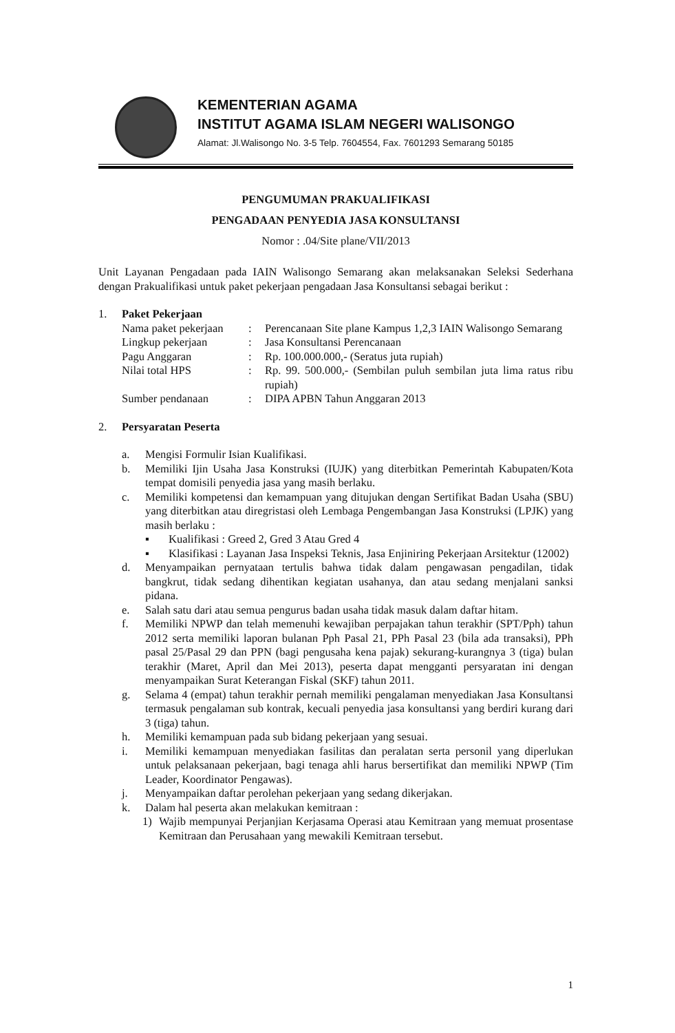KEMENTERIAN AGAMA
INSTITUT AGAMA ISLAM NEGERI WALISONGO
Alamat: Jl.Walisongo No. 3-5 Telp. 7604554, Fax. 7601293 Semarang 50185
PENGUMUMAN PRAKUALIFIKASI
PENGADAAN PENYEDIA JASA KONSULTANSI
Nomor : .04/Site plane/VII/2013
Unit Layanan Pengadaan pada IAIN Walisongo Semarang akan melaksanakan Seleksi Sederhana dengan Prakualifikasi untuk paket pekerjaan pengadaan Jasa Konsultansi sebagai berikut :
1. Paket Pekerjaan
Nama paket pekerjaan: Perencanaan Site plane Kampus 1,2,3 IAIN Walisongo Semarang
Lingkup pekerjaan: Jasa Konsultansi Perencanaan
Pagu Anggaran: Rp. 100.000.000,- (Seratus juta rupiah)
Nilai total HPS: Rp. 99. 500.000,- (Sembilan puluh sembilan juta lima ratus ribu rupiah)
Sumber pendanaan: DIPA APBN Tahun Anggaran 2013
2. Persyaratan Peserta
a. Mengisi Formulir Isian Kualifikasi.
b. Memiliki Ijin Usaha Jasa Konstruksi (IUJK) yang diterbitkan Pemerintah Kabupaten/Kota tempat domisili penyedia jasa yang masih berlaku.
c. Memiliki kompetensi dan kemampuan yang ditujukan dengan Sertifikat Badan Usaha (SBU) yang diterbitkan atau diregristasi oleh Lembaga Pengembangan Jasa Konstruksi (LPJK) yang masih berlaku :
▪ Kualifikasi : Greed 2, Gred 3 Atau Gred 4
▪ Klasifikasi : Layanan Jasa Inspeksi Teknis, Jasa Enjiniring Pekerjaan Arsitektur (12002)
d. Menyampaikan pernyataan tertulis bahwa tidak dalam pengawasan pengadilan, tidak bangkrut, tidak sedang dihentikan kegiatan usahanya, dan atau sedang menjalani sanksi pidana.
e. Salah satu dari atau semua pengurus badan usaha tidak masuk dalam daftar hitam.
f. Memiliki NPWP dan telah memenuhi kewajiban perpajakan tahun terakhir (SPT/Pph) tahun 2012 serta memiliki laporan bulanan Pph Pasal 21, PPh Pasal 23 (bila ada transaksi), PPh pasal 25/Pasal 29 dan PPN (bagi pengusaha kena pajak) sekurang-kurangnya 3 (tiga) bulan terakhir (Maret, April dan Mei 2013), peserta dapat mengganti persyaratan ini dengan menyampaikan Surat Keterangan Fiskal (SKF) tahun 2011.
g. Selama 4 (empat) tahun terakhir pernah memiliki pengalaman menyediakan Jasa Konsultansi termasuk pengalaman sub kontrak, kecuali penyedia jasa konsultansi yang berdiri kurang dari 3 (tiga) tahun.
h. Memiliki kemampuan pada sub bidang pekerjaan yang sesuai.
i. Memiliki kemampuan menyediakan fasilitas dan peralatan serta personil yang diperlukan untuk pelaksanaan pekerjaan, bagi tenaga ahli harus bersertifikat dan memiliki NPWP (Tim Leader, Koordinator Pengawas).
j. Menyampaikan daftar perolehan pekerjaan yang sedang dikerjakan.
k. Dalam hal peserta akan melakukan kemitraan :
1) Wajib mempunyai Perjanjian Kerjasama Operasi atau Kemitraan yang memuat prosentase Kemitraan dan Perusahaan yang mewakili Kemitraan tersebut.
1